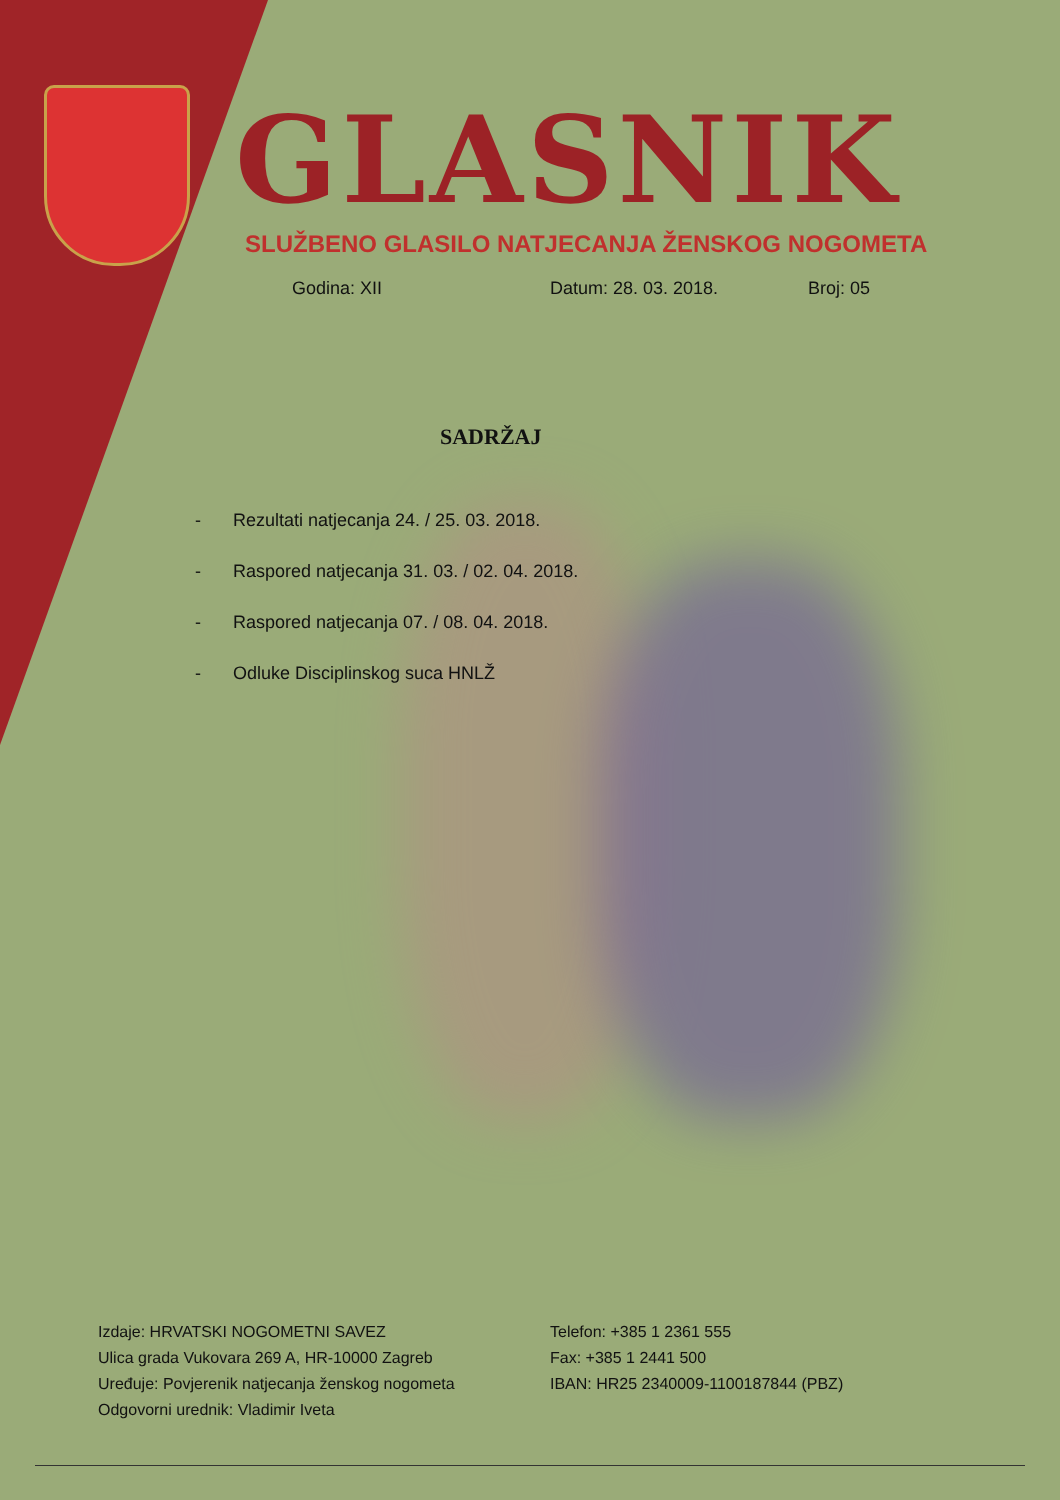GLASNIK
SLUŽBENO GLASILO NATJECANJA ŽENSKOG NOGOMETA
Godina: XII Datum: 28. 03. 2018. Broj: 05
SADRŽAJ
- Rezultati natjecanja 24. / 25. 03. 2018.
- Raspored natjecanja 31. 03. / 02. 04. 2018.
- Raspored natjecanja 07. / 08. 04. 2018.
- Odluke Disciplinskog suca HNLŽ
Izdaje: HRVATSKI NOGOMETNI SAVEZ
Ulica grada Vukovara 269 A, HR-10000 Zagreb
Uređuje: Povjerenik natjecanja ženskog nogometa
Odgovorni urednik: Vladimir Iveta
Telefon: +385 1 2361 555
Fax: +385 1 2441 500
IBAN: HR25 2340009-1100187844 (PBZ)